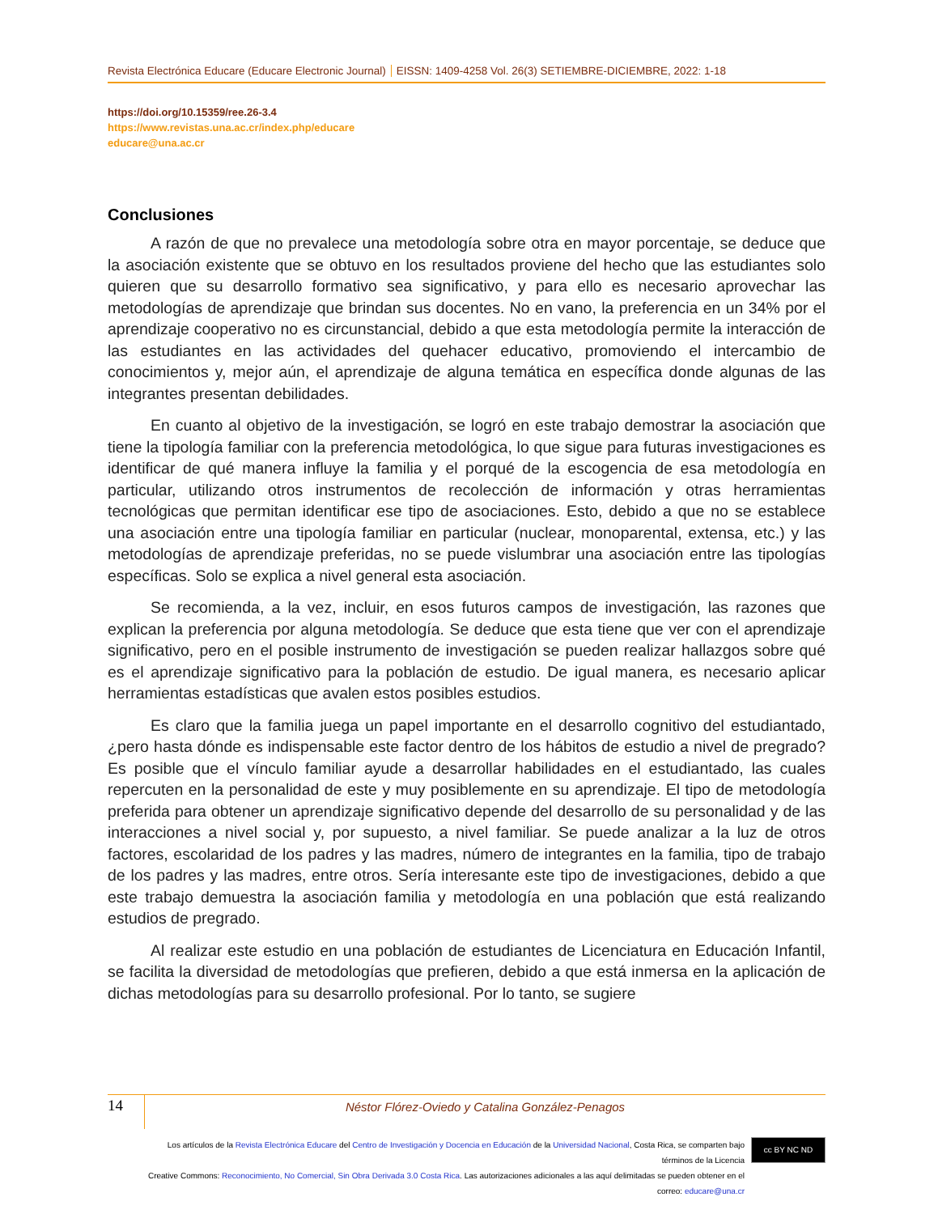Revista Electrónica Educare (Educare Electronic Journal) EISSN: 1409-4258 Vol. 26(3) SETIEMBRE-DICIEMBRE, 2022: 1-18
https://doi.org/10.15359/ree.26-3.4
https://www.revistas.una.ac.cr/index.php/educare
educare@una.ac.cr
Conclusiones
A razón de que no prevalece una metodología sobre otra en mayor porcentaje, se deduce que la asociación existente que se obtuvo en los resultados proviene del hecho que las estudiantes solo quieren que su desarrollo formativo sea significativo, y para ello es necesario aprovechar las metodologías de aprendizaje que brindan sus docentes. No en vano, la preferencia en un 34% por el aprendizaje cooperativo no es circunstancial, debido a que esta metodología permite la interacción de las estudiantes en las actividades del quehacer educativo, promoviendo el intercambio de conocimientos y, mejor aún, el aprendizaje de alguna temática en específica donde algunas de las integrantes presentan debilidades.
En cuanto al objetivo de la investigación, se logró en este trabajo demostrar la asociación que tiene la tipología familiar con la preferencia metodológica, lo que sigue para futuras investigaciones es identificar de qué manera influye la familia y el porqué de la escogencia de esa metodología en particular, utilizando otros instrumentos de recolección de información y otras herramientas tecnológicas que permitan identificar ese tipo de asociaciones. Esto, debido a que no se establece una asociación entre una tipología familiar en particular (nuclear, monoparental, extensa, etc.) y las metodologías de aprendizaje preferidas, no se puede vislumbrar una asociación entre las tipologías específicas. Solo se explica a nivel general esta asociación.
Se recomienda, a la vez, incluir, en esos futuros campos de investigación, las razones que explican la preferencia por alguna metodología. Se deduce que esta tiene que ver con el aprendizaje significativo, pero en el posible instrumento de investigación se pueden realizar hallazgos sobre qué es el aprendizaje significativo para la población de estudio. De igual manera, es necesario aplicar herramientas estadísticas que avalen estos posibles estudios.
Es claro que la familia juega un papel importante en el desarrollo cognitivo del estudiantado, ¿pero hasta dónde es indispensable este factor dentro de los hábitos de estudio a nivel de pregrado? Es posible que el vínculo familiar ayude a desarrollar habilidades en el estudiantado, las cuales repercuten en la personalidad de este y muy posiblemente en su aprendizaje. El tipo de metodología preferida para obtener un aprendizaje significativo depende del desarrollo de su personalidad y de las interacciones a nivel social y, por supuesto, a nivel familiar. Se puede analizar a la luz de otros factores, escolaridad de los padres y las madres, número de integrantes en la familia, tipo de trabajo de los padres y las madres, entre otros. Sería interesante este tipo de investigaciones, debido a que este trabajo demuestra la asociación familia y metodología en una población que está realizando estudios de pregrado.
Al realizar este estudio en una población de estudiantes de Licenciatura en Educación Infantil, se facilita la diversidad de metodologías que prefieren, debido a que está inmersa en la aplicación de dichas metodologías para su desarrollo profesional. Por lo tanto, se sugiere
14
Néstor Flórez-Oviedo y Catalina González-Penagos
Los artículos de la Revista Electrónica Educare del Centro de Investigación y Docencia en Educación de la Universidad Nacional, Costa Rica, se comparten bajo términos de la Licencia
Creative Commons: Reconocimiento, No Comercial, Sin Obra Derivada 3.0 Costa Rica. Las autorizaciones adicionales a las aquí delimitadas se pueden obtener en el correo: educare@una.cr
cc BY NC ND